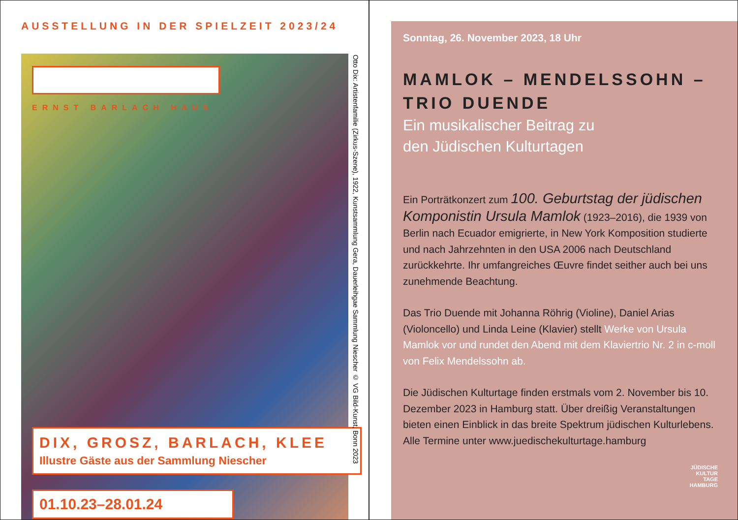AUSSTELLUNG IN DER SPIELZEIT 2023/24
ERNST BARLACH HAUS
DIX, GROSZ, BARLACH, KLEE
Illustre Gäste aus der Sammlung Niescher
01.10.23–28.01.24
Otto Dix: Artistenfamilie (Zirkus-Szene), 1922, Kunstsammlung Gera, Dauerleihgae Sammlung Niescher © VG Bild-Kunst, Bonn 2023
Sonntag, 26. November 2023, 18 Uhr
MAMLOK – MENDELSSOHN – TRIO DUENDE
Ein musikalischer Beitrag zu
den Jüdischen Kulturtagen
Ein Porträtkonzert zum 100. Geburtstag der jüdischen Komponistin Ursula Mamlok (1923–2016), die 1939 von Berlin nach Ecuador emigrierte, in New York Komposition studierte und nach Jahrzehnten in den USA 2006 nach Deutschland zurückkehrte. Ihr umfangreiches Œuvre findet seither auch bei uns zunehmende Beachtung.
Das Trio Duende mit Johanna Röhrig (Violine), Daniel Arias (Violoncello) und Linda Leine (Klavier) stellt Werke von Ursula Mamlok vor und rundet den Abend mit dem Klaviertrio Nr. 2 in c-moll von Felix Mendelssohn ab.
Die Jüdischen Kulturtage finden erstmals vom 2. November bis 10. Dezember 2023 in Hamburg statt. Über dreißig Veranstaltungen bieten einen Einblick in das breite Spektrum jüdischen Kulturlebens. Alle Termine unter www.juedischekulturtage.hamburg
JÜDISCHE
KULTUR
TAGE
HAMBURG